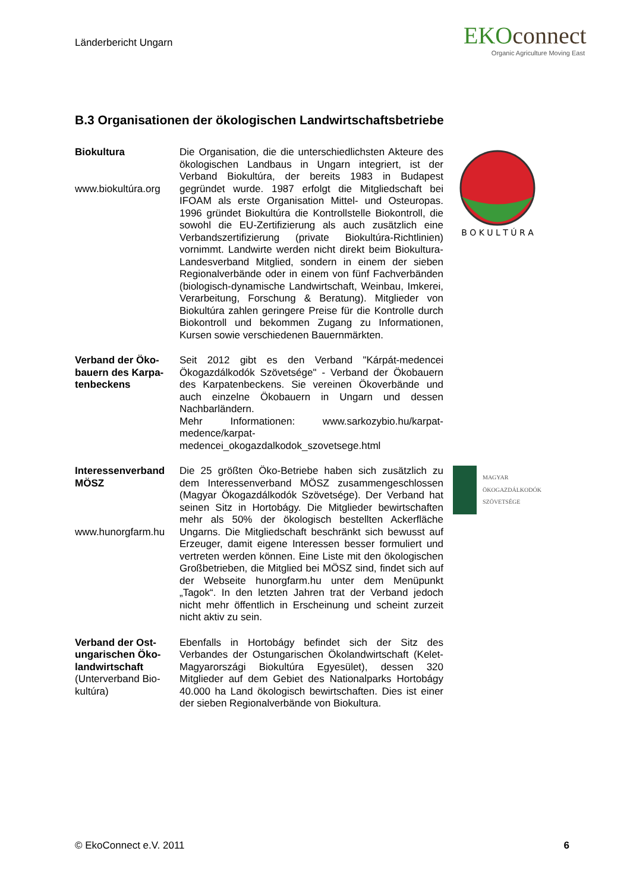Länderbericht Ungarn
EKOconnect
Organic Agriculture Moving East
B.3 Organisationen der ökologischen Landwirtschaftsbetriebe
Biokultura
www.biokultúra.org
Die Organisation, die die unterschiedlichsten Akteure des ökologischen Landbaus in Ungarn integriert, ist der Verband Biokultúra, der bereits 1983 in Budapest gegründet wurde. 1987 erfolgt die Mitgliedschaft bei IFOAM als erste Organisation Mittel- und Osteuropas. 1996 gründet Biokultúra die Kontrollstelle Biokontroll, die sowohl die EU-Zertifizierung als auch zusätzlich eine Verbandszertifizierung (private Biokultúra-Richtlinien) vornimmt. Landwirte werden nicht direkt beim Biokultura-Landesverband Mitglied, sondern in einem der sieben Regionalverbände oder in einem von fünf Fachverbänden (biologisch-dynamische Landwirtschaft, Weinbau, Imkerei, Verarbeitung, Forschung & Beratung). Mitglieder von Biokultúra zahlen geringere Preise für die Kontrolle durch Biokontroll und bekommen Zugang zu Informationen, Kursen sowie verschiedenen Bauernmärkten.
B O K U L T Ú R A
Verband der Öko-bauern des Karpa-tenbeckens
Seit 2012 gibt es den Verband "Kárpát-medencei Ökogazdálkodók Szövetsége" - Verband der Ökobauern des Karpatenbeckens. Sie vereinen Ökoverbände und auch einzelne Ökobauern in Ungarn und dessen Nachbarländern.
Mehr Informationen: www.sarkozybio.hu/karpat-medence/karpat-medencei_okogazdalkodok_szovetsege.html
Interessenverband MÖSZ
www.hunorgfarm.hu
Die 25 größten Öko-Betriebe haben sich zusätzlich zu dem Interessenverband MÖSZ zusammengeschlossen (Magyar Ökogazdálkodók Szövetsége). Der Verband hat seinen Sitz in Hortobágy. Die Mitglieder bewirtschaften mehr als 50% der ökologisch bestellten Ackerfläche Ungarns. Die Mitgliedschaft beschränkt sich bewusst auf Erzeuger, damit eigene Interessen besser formuliert und vertreten werden können. Eine Liste mit den ökologischen Großbetrieben, die Mitglied bei MÖSZ sind, findet sich auf der Webseite hunorgfarm.hu unter dem Menüpunkt „Tagok“. In den letzten Jahren trat der Verband jedoch nicht mehr öffentlich in Erscheinung und scheint zurzeit nicht aktiv zu sein.
MAGYAR
ÖKOGAZDÁLKODÓK
SZÖVETSÉGE
Verband der Ost-ungarischen Öko-landwirtschaft
(Unterverband Bio-kultúra)
Ebenfalls in Hortobágy befindet sich der Sitz des Verbandes der Ostungarischen Ökolandwirtschaft (Kelet-Magyarországi Biokultúra Egyesület), dessen 320 Mitglieder auf dem Gebiet des Nationalparks Hortobágy 40.000 ha Land ökologisch bewirtschaften. Dies ist einer der sieben Regionalverbände von Biokultura.
© EkoConnect e.V. 2011 6